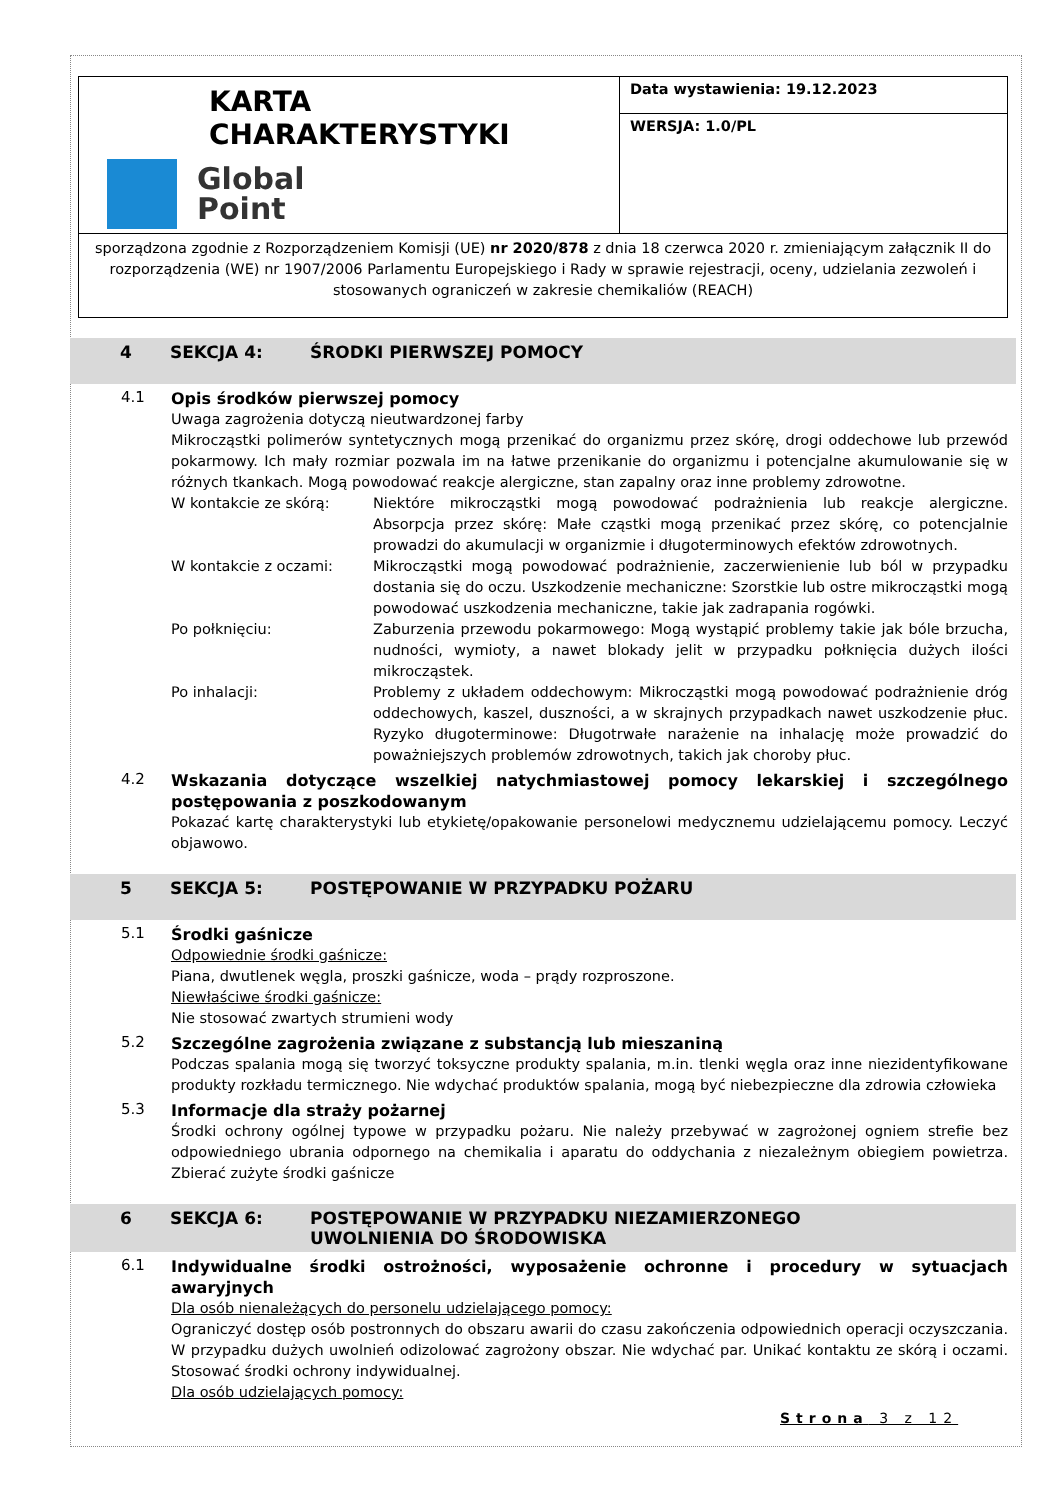| KARTA CHARAKTERYSTYKI Global Point | Data wystawienia: 19.12.2023 |
| | WERSJA: 1.0/PL |
| sporządzona zgodnie z Rozporządzeniem Komisji (UE) nr 2020/878 z dnia 18 czerwca 2020 r. zmieniającym załącznik II do rozporządzenia (WE) nr 1907/2006 Parlamentu Europejskiego i Rady w sprawie rejestracji, oceny, udzielania zezwoleń i stosowanych ograniczeń w zakresie chemikaliów (REACH) | |
4 SEKCJA 4: ŚRODKI PIERWSZEJ POMOCY
4.1
Opis środków pierwszej pomocy
Uwaga zagrożenia dotyczą nieutwardzonej farby
Mikrocząstki polimerów syntetycznych mogą przenikać do organizmu przez skórę, drogi oddechowe lub przewód pokarmowy. Ich mały rozmiar pozwala im na łatwe przenikanie do organizmu i potencjalne akumulowanie się w różnych tkankach. Mogą powodować reakcje alergiczne, stan zapalny oraz inne problemy zdrowotne.
W kontakcie ze skórą: Niektóre mikrocząstki mogą powodować podrażnienia lub reakcje alergiczne. Absorpcja przez skórę: Małe cząstki mogą przenikać przez skórę, co potencjalnie prowadzi do akumulacji w organizmie i długoterminowych efektów zdrowotnych.
W kontakcie z oczami: Mikrocząstki mogą powodować podrażnienie, zaczerwienienie lub ból w przypadku dostania się do oczu. Uszkodzenie mechaniczne: Szorstkie lub ostre mikrocząstki mogą powodować uszkodzenia mechaniczne, takie jak zadrapania rogówki.
Po połknięciu: Zaburzenia przewodu pokarmowego: Mogą wystąpić problemy takie jak bóle brzucha, nudności, wymioty, a nawet blokady jelit w przypadku połknięcia dużych ilości mikrocząstek.
Po inhalacji: Problemy z układem oddechowym: Mikrocząstki mogą powodować podrażnienie dróg oddechowych, kaszel, duszności, a w skrajnych przypadkach nawet uszkodzenie płuc. Ryzyko długoterminowe: Długotrwałe narażenie na inhalację może prowadzić do poważniejszych problemów zdrowotnych, takich jak choroby płuc.
4.2
Wskazania dotyczące wszelkiej natychmiastowej pomocy lekarskiej i szczególnego postępowania z poszkodowanym
Pokazać kartę charakterystyki lub etykietę/opakowanie personelowi medycznemu udzielającemu pomocy. Leczyć objawowo.
5 SEKCJA 5: POSTĘPOWANIE W PRZYPADKU POŻARU
5.1
Środki gaśnicze
Odpowiednie środki gaśnicze:
Piana, dwutlenek węgla, proszki gaśnicze, woda – prądy rozproszone.
Niewłaściwe środki gaśnicze:
Nie stosować zwartych strumieni wody
5.2
Szczególne zagrożenia związane z substancją lub mieszaniną
Podczas spalania mogą się tworzyć toksyczne produkty spalania, m.in. tlenki węgla oraz inne niezidentyfikowane produkty rozkładu termicznego. Nie wdychać produktów spalania, mogą być niebezpieczne dla zdrowia człowieka
5.3
Informacje dla straży pożarnej
Środki ochrony ogólnej typowe w przypadku pożaru. Nie należy przebywać w zagrożonej ogniem strefie bez odpowiedniego ubrania odpornego na chemikalia i aparatu do oddychania z niezależnym obiegiem powietrza. Zbierać zużyte środki gaśnicze
6 SEKCJA 6: POSTĘPOWANIE W PRZYPADKU NIEZAMIERZONEGO
UWOLNIENIA DO ŚRODOWISKA
6.1
Indywidualne środki ostrożności, wyposażenie ochronne i procedury w sytuacjach awaryjnych
Dla osób nienależących do personelu udzielającego pomocy:
Ograniczyć dostęp osób postronnych do obszaru awarii do czasu zakończenia odpowiednich operacji oczyszczania. W przypadku dużych uwolnień odizolować zagrożony obszar. Nie wdychać par. Unikać kontaktu ze skórą i oczami. Stosować środki ochrony indywidualnej.
Dla osób udzielających pomocy:
Strona 3 z 12